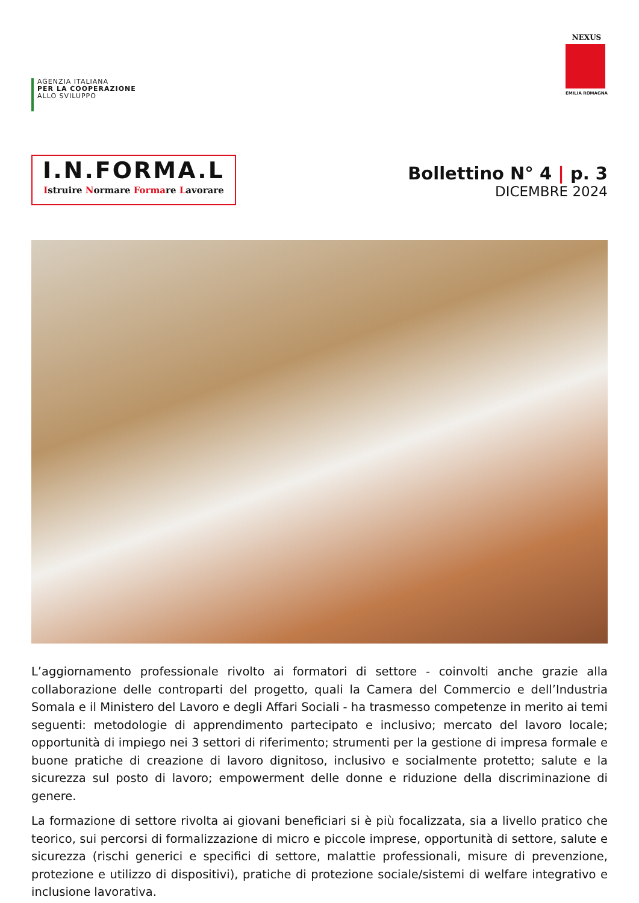AGENZIA ITALIANA
PER LA COOPERAZIONE
ALLO SVILUPPO
NEXUS
EMILIA ROMAGNA
I.N.FORMA.L
Istruire Normare Formare Lavorare
Bollettino N° 4 | p. 3
DICEMBRE 2024
L’aggiornamento professionale rivolto ai formatori di settore - coinvolti anche grazie alla collaborazione delle controparti del progetto, quali la Camera del Commercio e dell’Industria Somala e il Ministero del Lavoro e degli Affari Sociali - ha trasmesso competenze in merito ai temi seguenti: metodologie di apprendimento partecipato e inclusivo; mercato del lavoro locale; opportunità di impiego nei 3 settori di riferimento; strumenti per la gestione di impresa formale e buone pratiche di creazione di lavoro dignitoso, inclusivo e socialmente protetto; salute e la sicurezza sul posto di lavoro; empowerment delle donne e riduzione della discriminazione di genere.
La formazione di settore rivolta ai giovani beneficiari si è più focalizzata, sia a livello pratico che teorico, sui percorsi di formalizzazione di micro e piccole imprese, opportunità di settore, salute e sicurezza (rischi generici e specifici di settore, malattie professionali, misure di prevenzione, protezione e utilizzo di dispositivi), pratiche di protezione sociale/sistemi di welfare integrativo e inclusione lavorativa.